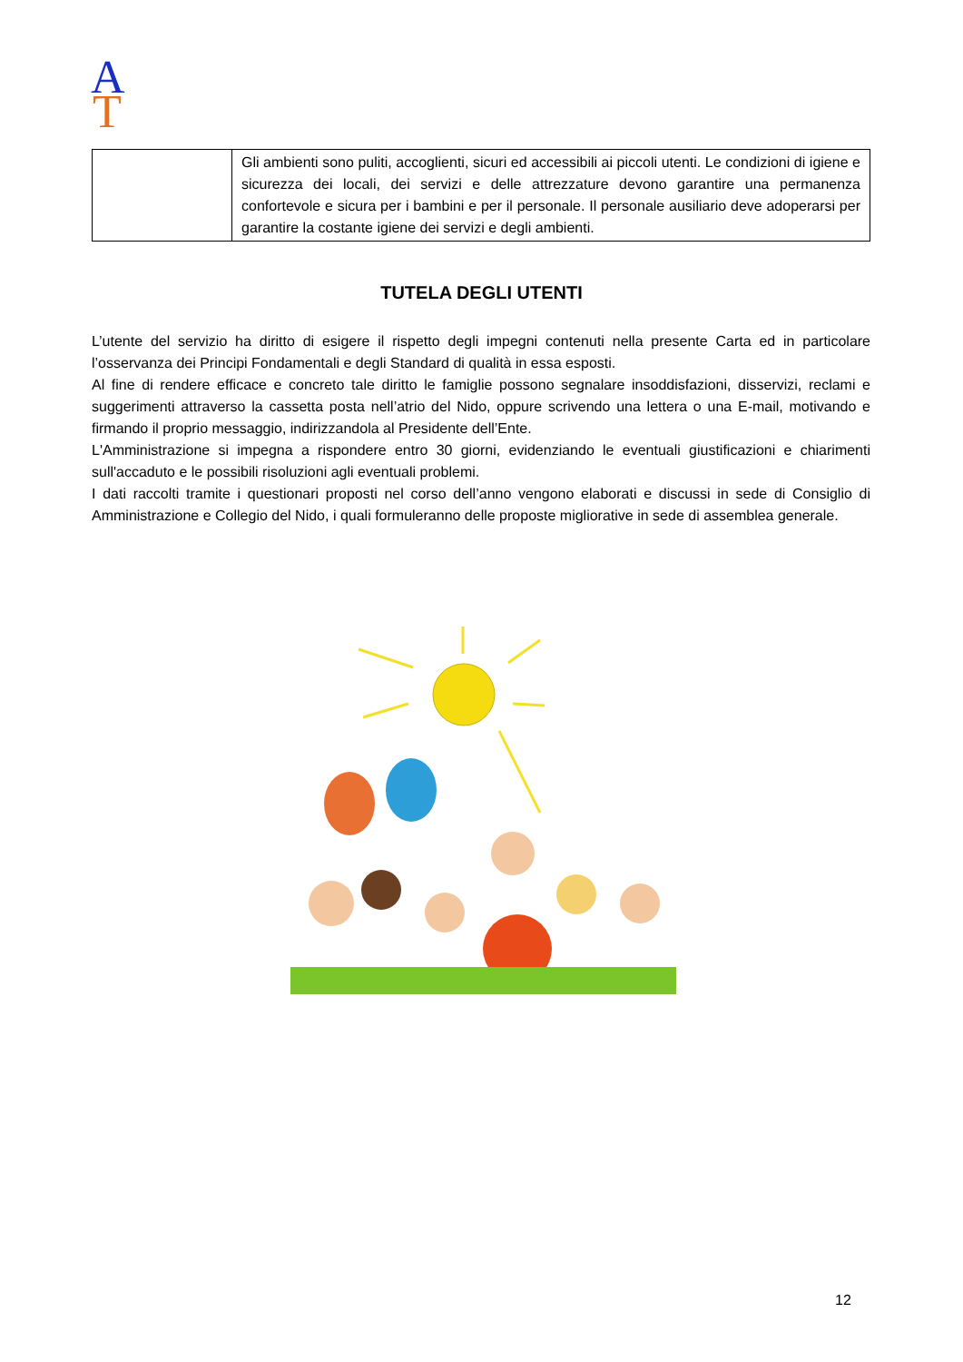A
T
| | Gli ambienti sono puliti, accoglienti, sicuri ed accessibili ai piccoli utenti. Le condizioni di igiene e sicurezza dei locali, dei servizi e delle attrezzature devono garantire una permanenza confortevole e sicura per i bambini e per il personale. Il personale ausiliario deve adoperarsi per garantire la costante igiene dei servizi e degli ambienti. |
TUTELA DEGLI UTENTI
L’utente del servizio ha diritto di esigere il rispetto degli impegni contenuti nella presente Carta ed in particolare l’osservanza dei Principi Fondamentali e degli Standard di qualità in essa esposti.
Al fine di rendere efficace e concreto tale diritto le famiglie possono segnalare insoddisfazioni, disservizi, reclami e suggerimenti attraverso la cassetta posta nell’atrio del Nido, oppure scrivendo una lettera o una E-mail, motivando e firmando il proprio messaggio, indirizzandola al Presidente dell’Ente.
L'Amministrazione si impegna a rispondere entro 30 giorni, evidenziando le eventuali giustificazioni e chiarimenti sull'accaduto e le possibili risoluzioni agli eventuali problemi.
I dati raccolti tramite i questionari proposti nel corso dell’anno vengono elaborati e discussi in sede di Consiglio di Amministrazione e Collegio del Nido, i quali formuleranno delle proposte migliorative in sede di assemblea generale.
12